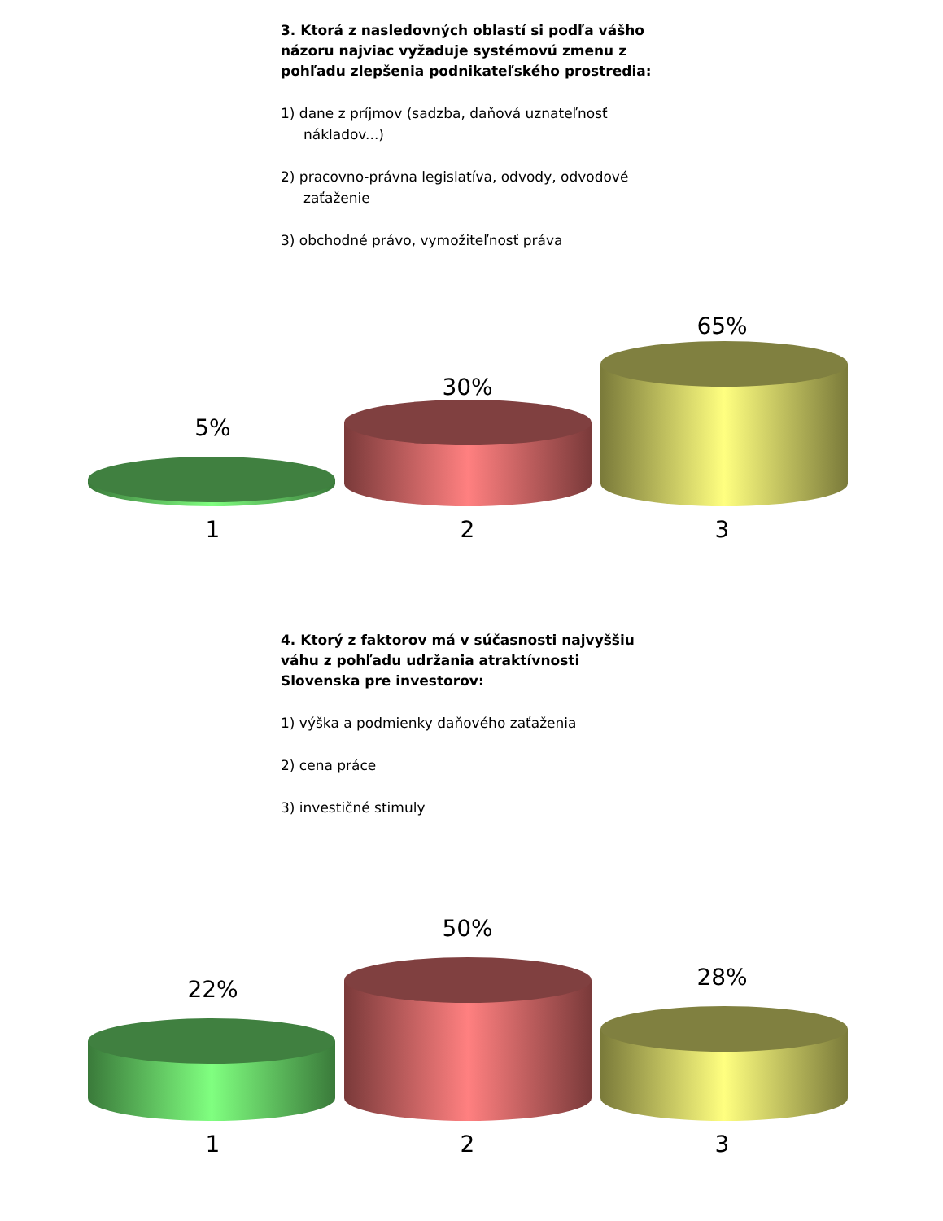3. Ktorá z nasledovných oblastí si podľa vášho názoru najviac vyžaduje systémovú zmenu z pohľadu zlepšenia podnikateľského prostredia:
1) dane z príjmov (sadzba, daňová uznateľnosť nákladov...)
2) pracovno-právna legislatíva, odvody, odvodové zaťaženie
3) obchodné právo, vymožiteľnosť práva
5%
30%
65%
1 2 3
4. Ktorý z faktorov má v súčasnosti najvyššiu váhu z pohľadu udržania atraktívnosti Slovenska pre investorov:
1) výška a podmienky daňového zaťaženia
2) cena práce
3) investičné stimuly
22%
50%
28%
1 2 3